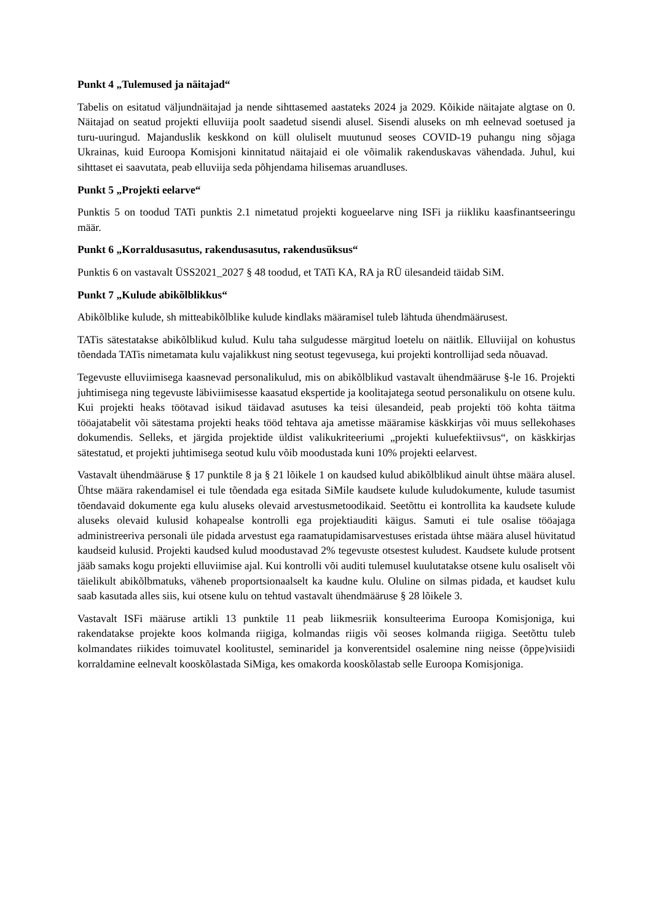Punkt 4 „Tulemused ja näitajad“
Tabelis on esitatud väljundnäitajad ja nende sihttasemed aastateks 2024 ja 2029. Kõikide näitajate algtase on 0. Näitajad on seatud projekti elluviija poolt saadetud sisendi alusel. Sisendi aluseks on mh eelnevad soetused ja turu-uuringud. Majanduslik keskkond on küll oluliselt muutunud seoses COVID-19 puhangu ning sõjaga Ukrainas, kuid Euroopa Komisjoni kinnitatud näitajaid ei ole võimalik rakenduskavas vähendada. Juhul, kui sihttaset ei saavutata, peab elluviija seda põhjendama hilisemas aruandluses.
Punkt 5 „Projekti eelarve“
Punktis 5 on toodud TATi punktis 2.1 nimetatud projekti kogueelarve ning ISFi ja riikliku kaasfinantseeringu määr.
Punkt 6 „Korraldusasutus, rakendusasutus, rakendusüksus“
Punktis 6 on vastavalt ÜSS2021_2027 § 48 toodud, et TATi KA, RA ja RÜ ülesandeid täidab SiM.
Punkt 7 „Kulude abikõlblikkus“
Abikõlblike kulude, sh mitteabikõlblike kulude kindlaks määramisel tuleb lähtuda ühendmäärusest.
TATis sätestatakse abikõlblikud kulud. Kulu taha sulgudesse märgitud loetelu on näitlik. Elluviijal on kohustus tõendada TATis nimetamata kulu vajalikkust ning seotust tegevusega, kui projekti kontrollijad seda nõuavad.
Tegevuste elluviimisega kaasnevad personalikulud, mis on abikõlblikud vastavalt ühendmääruse §-le 16. Projekti juhtimisega ning tegevuste läbiviimisesse kaasatud ekspertide ja koolitajatega seotud personalikulu on otsene kulu. Kui projekti heaks töötavad isikud täidavad asutuses ka teisi ülesandeid, peab projekti töö kohta täitma tööajatabelit või sätestama projekti heaks tööd tehtava aja ametisse määramise käskkirjas või muus sellekohases dokumendis. Selleks, et järgida projektide üldist valikukriteeriumi „projekti kuluefektiivsus“, on käskkirjas sätestatud, et projekti juhtimisega seotud kulu võib moodustada kuni 10% projekti eelarvest.
Vastavalt ühendmääruse § 17 punktile 8 ja § 21 lõikele 1 on kaudsed kulud abikõlblikud ainult ühtse määra alusel. Ühtse määra rakendamisel ei tule tõendada ega esitada SiMile kaudsete kulude kuludokumente, kulude tasumist tõendavaid dokumente ega kulu aluseks olevaid arvestusmetoodikaid. Seetõttu ei kontrollita ka kaudsete kulude aluseks olevaid kulusid kohapealse kontrolli ega projektiauditi käigus. Samuti ei tule osalise tööajaga administreeriva personali üle pidada arvestust ega raamatupidamisarvestuses eristada ühtse määra alusel hüvitatud kaudseid kulusid. Projekti kaudsed kulud moodustavad 2% tegevuste otsestest kuludest. Kaudsete kulude protsent jääb samaks kogu projekti elluviimise ajal. Kui kontrolli või auditi tulemusel kuulutatakse otsene kulu osaliselt või täielikult abikõlbmatuks, väheneb proportsionaalselt ka kaudne kulu. Oluline on silmas pidada, et kaudset kulu saab kasutada alles siis, kui otsene kulu on tehtud vastavalt ühendmääruse § 28 lõikele 3.
Vastavalt ISFi määruse artikli 13 punktile 11 peab liikmesriik konsulteerima Euroopa Komisjoniga, kui rakendatakse projekte koos kolmanda riigiga, kolmandas riigis või seoses kolmanda riigiga. Seetõttu tuleb kolmandates riikides toimuvatel koolitustel, seminaridel ja konverentsidel osalemine ning neisse (õppe)visiidi korraldamine eelnevalt kooskõlastada SiMiga, kes omakorda kooskõlastab selle Euroopa Komisjoniga.